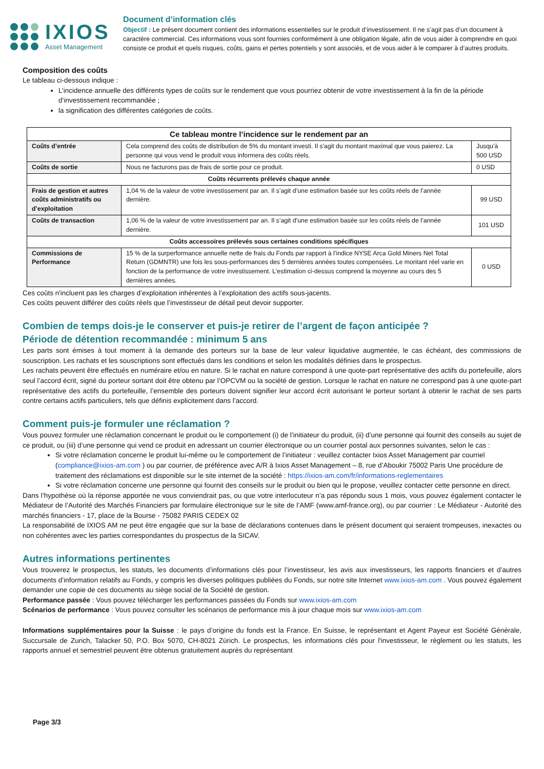IXIOS
Asset Management
Document d’information clés
Objectif : Le présent document contient des informations essentielles sur le produit d’investissement. Il ne s’agit pas d’un document à caractère commercial. Ces informations vous sont fournies conformément à une obligation légale, afin de vous aider à comprendre en quoi consiste ce produit et quels risques, coûts, gains et pertes potentiels y sont associés, et de vous aider à le comparer à d’autres produits.
Composition des coûts
Le tableau ci-dessous indique :
L’incidence annuelle des différents types de coûts sur le rendement que vous pourriez obtenir de votre investissement à la fin de la période d’investissement recommandée ;
la signification des différentes catégories de coûts.
| Ce tableau montre l’incidence sur le rendement par an | | |
| --- | --- | --- |
| Coûts d’entrée | Cela comprend des coûts de distribution de 5% du montant investi. Il s'agit du montant maximal que vous paierez. La personne qui vous vend le produit vous informera des coûts réels. | Jusqu’à 500 USD |
| Coûts de sortie | Nous ne facturons pas de frais de sortie pour ce produit. | 0 USD |
| Coûts récurrents prélevés chaque année | | |
| Frais de gestion et autres coûts administratifs ou d’exploitation | 1,04 % de la valeur de votre investissement par an. Il s’agit d’une estimation basée sur les coûts réels de l’année dernière. | 99 USD |
| Coûts de transaction | 1,06 % de la valeur de votre investissement par an. Il s’agit d’une estimation basée sur les coûts réels de l’année dernière. | 101 USD |
| Coûts accessoires prélevés sous certaines conditions spécifiques | | |
| Commissions de Performance | 15 % de la surperformance annuelle nette de frais du Fonds par rapport à l’indice NYSE Arca Gold Miners Net Total Return (GDMNTR) une fois les sous-performances des 5 dernières années toutes compensées. Le montant réel varie en fonction de la performance de votre investissement. L'estimation ci-dessus comprend la moyenne au cours des 5 dernières années. | 0 USD |
Ces coûts n'incluent pas les charges d’exploitation inhérentes à l’exploitation des actifs sous-jacents.
Ces coûts peuvent différer des coûts réels que l’investisseur de détail peut devoir supporter.
Combien de temps dois-je le conserver et puis-je retirer de l’argent de façon anticipée ?
Période de détention recommandée : minimum 5 ans
Les parts sont émises à tout moment à la demande des porteurs sur la base de leur valeur liquidative augmentée, le cas échéant, des commissions de souscription. Les rachats et les souscriptions sont effectués dans les conditions et selon les modalités définies dans le prospectus.
Les rachats peuvent être effectués en numéraire et/ou en nature. Si le rachat en nature correspond à une quote-part représentative des actifs du portefeuille, alors seul l’accord écrit, signé du porteur sortant doit être obtenu par l’OPCVM ou la société de gestion. Lorsque le rachat en nature ne correspond pas à une quote-part représentative des actifs du portefeuille, l’ensemble des porteurs doivent signifier leur accord écrit autorisant le porteur sortant à obtenir le rachat de ses parts contre certains actifs particuliers, tels que définis explicitement dans l’accord.
Comment puis-je formuler une réclamation ?
Vous pouvez formuler une réclamation concernant le produit ou le comportement (i) de l’initiateur du produit, (ii) d’une personne qui fournit des conseils au sujet de ce produit, ou (iii) d’une personne qui vend ce produit en adressant un courrier électronique ou un courrier postal aux personnes suivantes, selon le cas :
Si votre réclamation concerne le produit lui-même ou le comportement de l’initiateur : veuillez contacter Ixios Asset Management par courriel (compliance@ixios-am.com ) ou par courrier, de préférence avec A/R à Ixios Asset Management – 8, rue d’Aboukir 75002 Paris Une procédure de traitement des réclamations est disponible sur le site internet de la société : https://ixios-am.com/fr/informations-reglementaires
Si votre réclamation concerne une personne qui fournit des conseils sur le produit ou bien qui le propose, veuillez contacter cette personne en direct.
Dans l’hypothèse où la réponse apportée ne vous conviendrait pas, ou que votre interlocuteur n’a pas répondu sous 1 mois, vous pouvez également contacter le Médiateur de l’Autorité des Marchés Financiers par formulaire électronique sur le site de l’AMF (www.amf-france.org), ou par courrier : Le Médiateur - Autorité des marchés financiers - 17, place de la Bourse - 75082 PARIS CEDEX 02
La responsabilité de IXIOS AM ne peut être engagée que sur la base de déclarations contenues dans le présent document qui seraient trompeuses, inexactes ou non cohérentes avec les parties correspondantes du prospectus de la SICAV.
Autres informations pertinentes
Vous trouverez le prospectus, les statuts, les documents d’informations clés pour l’investisseur, les avis aux investisseurs, les rapports financiers et d’autres documents d’information relatifs au Fonds, y compris les diverses politiques publiées du Fonds, sur notre site Internet www.ixios-am.com . Vous pouvez également demander une copie de ces documents au siège social de la Société de gestion.
Performance passée : Vous pouvez télécharger les performances passées du Fonds sur www.ixios-am.com
Scénarios de performance : Vous pouvez consulter les scénarios de performance mis à jour chaque mois sur www.ixios-am.com
Informations supplémentaires pour la Suisse : le pays d’origine du fonds est la France. En Suisse, le représentant et Agent Payeur est Société Générale, Succursale de Zurich, Talacker 50, P.O. Box 5070, CH-8021 Zürich. Le prospectus, les informations clés pour l'investisseur, le règlement ou les statuts, les rapports annuel et semestriel peuvent être obtenus gratuitement auprès du représentant
Page 3/3